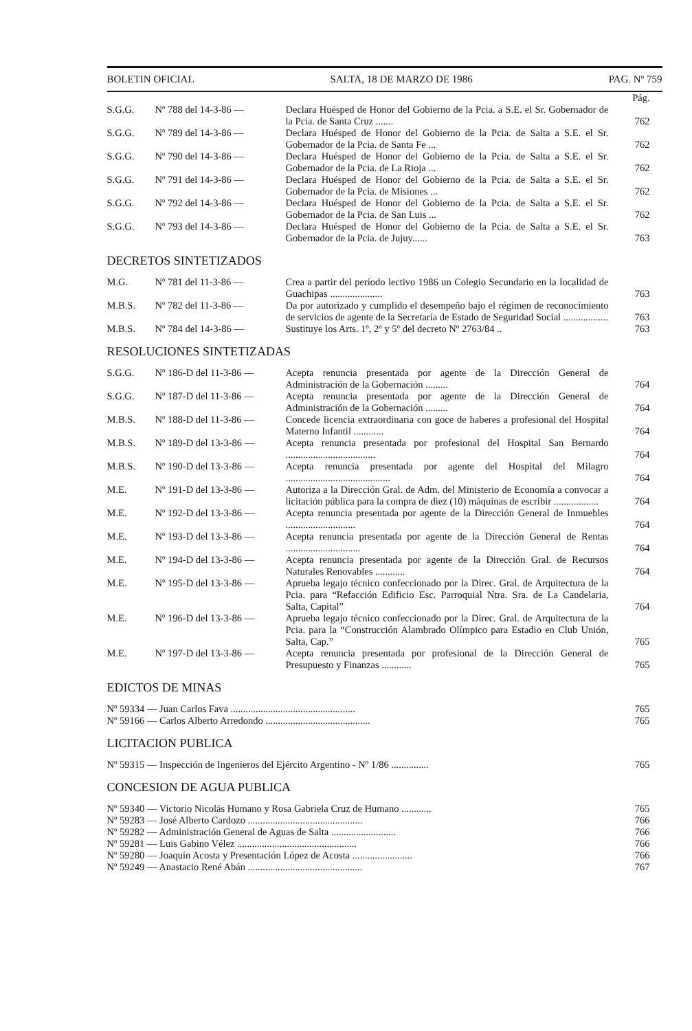BOLETIN OFICIAL SALTA, 18 DE MARZO DE 1986 PAG. Nº 759
| | | | Pág. |
| S.G.G. | Nº 788 del 14-3-86 — | Declara Huésped de Honor del Gobierno de la Pcia. a S.E. el Sr. Gobernador de la Pcia. de Santa Cruz ....... | 762 |
| S.G.G. | Nº 789 del 14-3-86 — | Declara Huésped de Honor del Gobierno de la Pcia. de Salta a S.E. el Sr. Gobernador de la Pcia. de Santa Fe ... | 762 |
| S.G.G. | Nº 790 del 14-3-86 — | Declara Huésped de Honor del Gobierno de la Pcia. de Salta a S.E. el Sr. Gobernador de la Pcia. de La Rioja ... | 762 |
| S.G.G. | Nº 791 del 14-3-86 — | Declara Huésped de Honor del Gobierno de la Pcia. de Salta a S.E. el Sr. Gobernador de la Pcia. de Misiones ... | 762 |
| S.G.G. | Nº 792 del 14-3-86 — | Declara Huésped de Honor del Gobierno de la Pcia. de Salta a S.E. el Sr. Gobernador de la Pcia. de San Luis ... | 762 |
| S.G.G. | Nº 793 del 14-3-86 — | Declara Huésped de Honor del Gobierno de la Pcia. de Salta a S.E. el Sr. Gobernador de la Pcia. de Jujuy...... | 763 |
DECRETOS SINTETIZADOS
| M.G. | Nº 781 del 11-3-86 — | Crea a partir del período lectivo 1986 un Colegio Secundario en la localidad de Guachipas ..................... | 763 |
| M.B.S. | Nº 782 del 11-3-86 — | Da por autorizado y cumplido el desempeño bajo el régimen de reconocimiento de servicios de agente de la Secretaría de Estado de Seguridad Social .................. | 763 |
| M.B.S. | Nº 784 del 14-3-86 — | Sustituye los Arts. 1º, 2º y 5º del decreto Nº 2763/84 .. | 763 |
RESOLUCIONES SINTETIZADAS
| S.G.G. | Nº 186-D del 11-3-86 — | Acepta renuncia presentada por agente de la Dirección General de Administración de la Gobernación ......... | 764 |
| S.G.G. | Nº 187-D del 11-3-86 — | Acepta renuncia presentada por agente de la Dirección General de Administración de la Gobernación ......... | 764 |
| M.B.S. | Nº 188-D del 11-3-86 — | Concede licencia extraordinaria con goce de haberes a profesional del Hospital Materno Infantil ............ | 764 |
| M.B.S. | Nº 189-D del 13-3-86 — | Acepta renuncia presentada por profesional del Hospital San Bernardo .................................... | 764 |
| M.B.S. | Nº 190-D del 13-3-86 — | Acepta renuncia presentada por agente del Hospital del Milagro .......................................... | 764 |
| M.E. | Nº 191-D del 13-3-86 — | Autoriza a la Dirección Gral. de Adm. del Ministerio de Economía a convocar a licitación pública para la compra de diez (10) máquinas de escribir .................. | 764 |
| M.E. | Nº 192-D del 13-3-86 — | Acepta renuncia presentada por agente de la Dirección General de Inmuebles ............................ | 764 |
| M.E. | Nº 193-D del 13-3-86 — | Acepta renuncia presentada por agente de la Dirección General de Rentas .............................. | 764 |
| M.E. | Nº 194-D del 13-3-86 — | Acepta renuncia presentada por agente de la Dirección Gral. de Recursos Naturales Renovables ............ | 764 |
| M.E. | Nº 195-D del 13-3-86 — | Aprueba legajo técnico confeccionado por la Direc. Gral. de Arquitectura de la Pcia. para “Refacción Edificio Esc. Parroquial Ntra. Sra. de La Candelaria, Salta, Capital” | 764 |
| M.E. | Nº 196-D del 13-3-86 — | Aprueba legajo técnico confeccionado por la Direc. Gral. de Arquitectura de la Pcia. para la “Construcción Alambrado Olímpico para Estadio en Club Unión, Salta, Cap.” | 765 |
| M.E. | Nº 197-D del 13-3-86 — | Acepta renuncia presentada por profesional de la Dirección General de Presupuesto y Finanzas ............ | 765 |
EDICTOS DE MINAS
| Nº 59334 — Juan Carlos Fava .................................................. | 765 |
| Nº 59166 — Carlos Alberto Arredondo .......................................... | 765 |
LICITACION PUBLICA
| Nº 59315 — Inspección de Ingenieros del Ejército Argentino - Nº 1/86 ............... | 765 |
CONCESION DE AGUA PUBLICA
| Nº 59340 — Victorio Nicolás Humano y Rosa Gabriela Cruz de Humano ............ | 765 |
| Nº 59283 — José Alberto Cardozo .............................................. | 766 |
| Nº 59282 — Administración General de Aguas de Salta .......................... | 766 |
| Nº 59281 — Luis Gabino Vélez ................................................ | 766 |
| Nº 59280 — Joaquín Acosta y Presentación López de Acosta ........................ | 766 |
| Nº 59249 — Anastacio René Abán .............................................. | 767 |